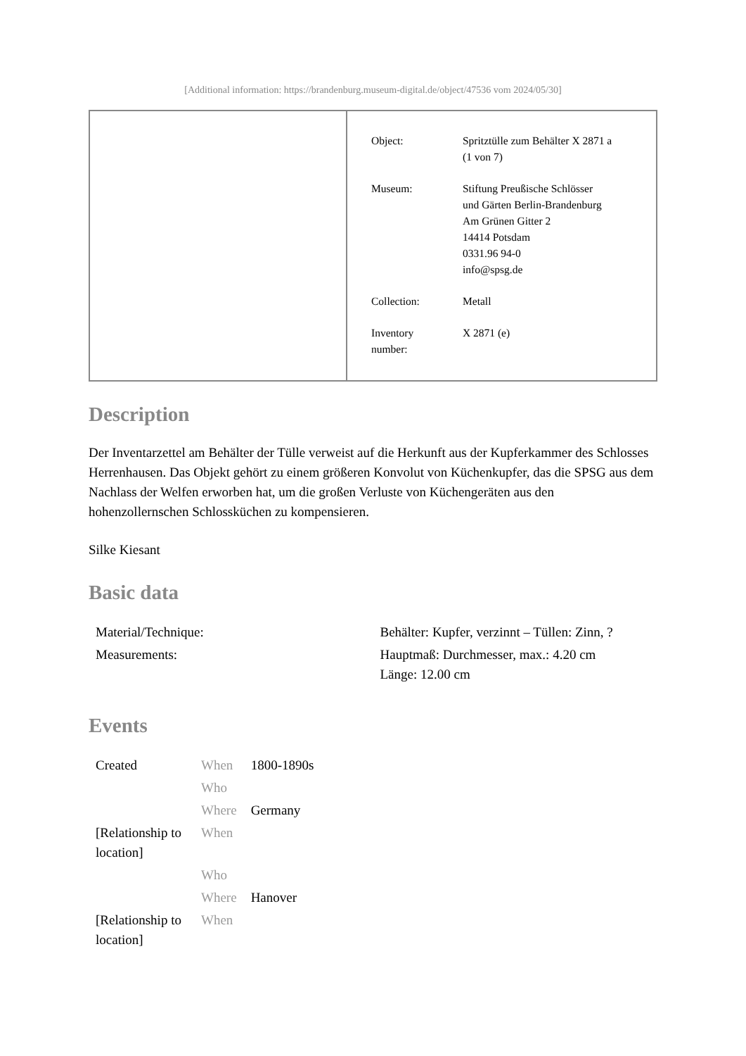[Additional information: https://brandenburg.museum-digital.de/object/47536 vom 2024/05/30]
| Object: | Spritztülle zum Behälter X 2871 a (1 von 7) |
| Museum: | Stiftung Preußische Schlösser und Gärten Berlin-Brandenburg Am Grünen Gitter 2 14414 Potsdam 0331.96 94-0 info@spsg.de |
| Collection: | Metall |
| Inventory number: | X 2871 (e) |
Description
Der Inventarzettel am Behälter der Tülle verweist auf die Herkunft aus der Kupferkammer des Schlosses Herrenhausen. Das Objekt gehört zu einem größeren Konvolut von Küchenkupfer, das die SPSG aus dem Nachlass der Welfen erworben hat, um die großen Verluste von Küchengeräten aus den hohenzollernschen Schlossküchen zu kompensieren.
Silke Kiesant
Basic data
| Material/Technique: | Behälter: Kupfer, verzinnt – Tüllen: Zinn, ? |
| Measurements: | Hauptmaß: Durchmesser, max.: 4.20 cm Länge: 12.00 cm |
Events
| Created | When | 1800-1890s |
| | Who | |
| | Where | Germany |
| [Relationship to location] | When | |
| | Who | |
| | Where | Hanover |
| [Relationship to location] | When | |